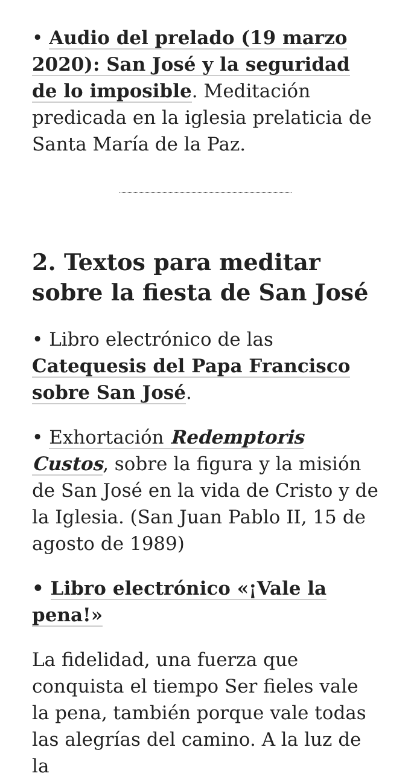• Audio del prelado (19 marzo 2020): San José y la seguridad de lo imposible. Meditación predicada en la iglesia prelaticia de Santa María de la Paz.
2. Textos para meditar sobre la fiesta de San José
• Libro electrónico de las Catequesis del Papa Francisco sobre San José.
• Exhortación Redemptoris Custos, sobre la figura y la misión de San José en la vida de Cristo y de la Iglesia. (San Juan Pablo II, 15 de agosto de 1989)
• Libro electrónico «¡Vale la pena!»
La fidelidad, una fuerza que conquista el tiempo Ser fieles vale la pena, también porque vale todas las alegrías del camino. A la luz de la